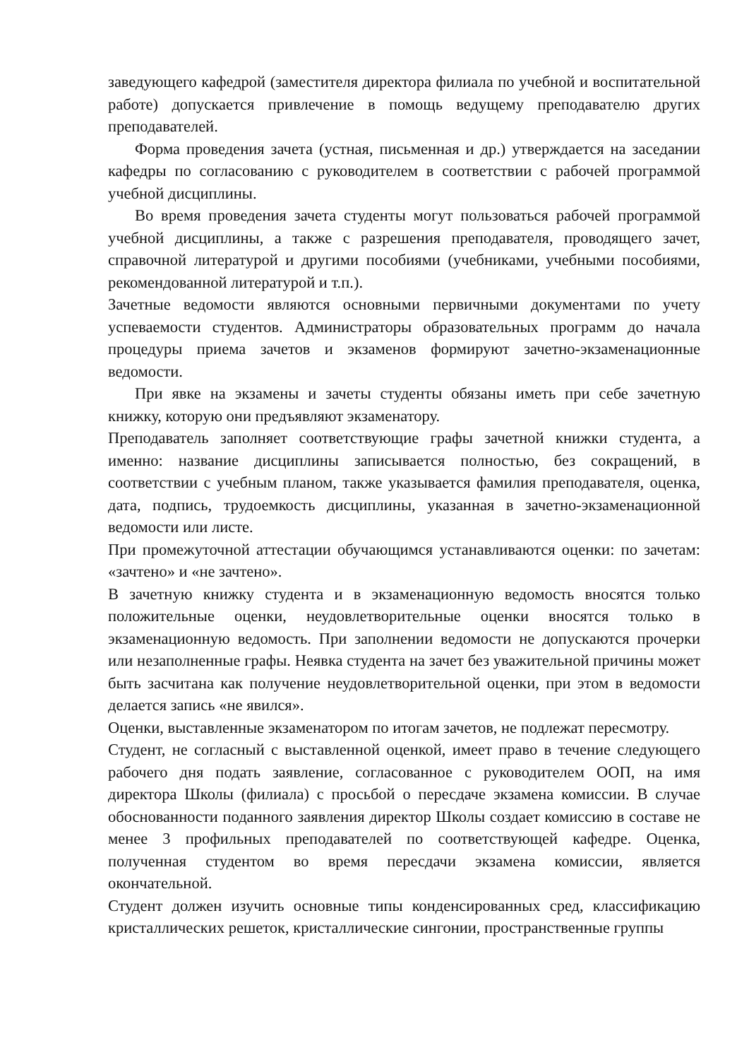заведующего кафедрой (заместителя директора филиала по учебной и воспитательной работе) допускается привлечение в помощь ведущему преподавателю других преподавателей.
Форма проведения зачета (устная, письменная и др.) утверждается на заседании кафедры по согласованию с руководителем в соответствии с рабочей программой учебной дисциплины.
Во время проведения зачета студенты могут пользоваться рабочей программой учебной дисциплины, а также с разрешения преподавателя, проводящего зачет, справочной литературой и другими пособиями (учебниками, учебными пособиями, рекомендованной литературой и т.п.).
Зачетные ведомости являются основными первичными документами по учету успеваемости студентов. Администраторы образовательных программ до начала процедуры приема зачетов и экзаменов формируют зачетно-экзаменационные ведомости.
При явке на экзамены и зачеты студенты обязаны иметь при себе зачетную книжку, которую они предъявляют экзаменатору.
Преподаватель заполняет соответствующие графы зачетной книжки студента, а именно: название дисциплины записывается полностью, без сокращений, в соответствии с учебным планом, также указывается фамилия преподавателя, оценка, дата, подпись, трудоемкость дисциплины, указанная в зачетно-экзаменационной ведомости или листе.
При промежуточной аттестации обучающимся устанавливаются оценки: по зачетам: «зачтено» и «не зачтено».
В зачетную книжку студента и в экзаменационную ведомость вносятся только положительные оценки, неудовлетворительные оценки вносятся только в экзаменационную ведомость. При заполнении ведомости не допускаются прочерки или незаполненные графы. Неявка студента на зачет без уважительной причины может быть засчитана как получение неудовлетворительной оценки, при этом в ведомости делается запись «не явился».
Оценки, выставленные экзаменатором по итогам зачетов, не подлежат пересмотру.
Студент, не согласный с выставленной оценкой, имеет право в течение следующего рабочего дня подать заявление, согласованное с руководителем ООП, на имя директора Школы (филиала) с просьбой о пересдаче экзамена комиссии. В случае обоснованности поданного заявления директор Школы создает комиссию в составе не менее 3 профильных преподавателей по соответствующей кафедре. Оценка, полученная студентом во время пересдачи экзамена комиссии, является окончательной.
Студент должен изучить основные типы конденсированных сред, классификацию кристаллических решеток, кристаллические сингонии, пространственные группы